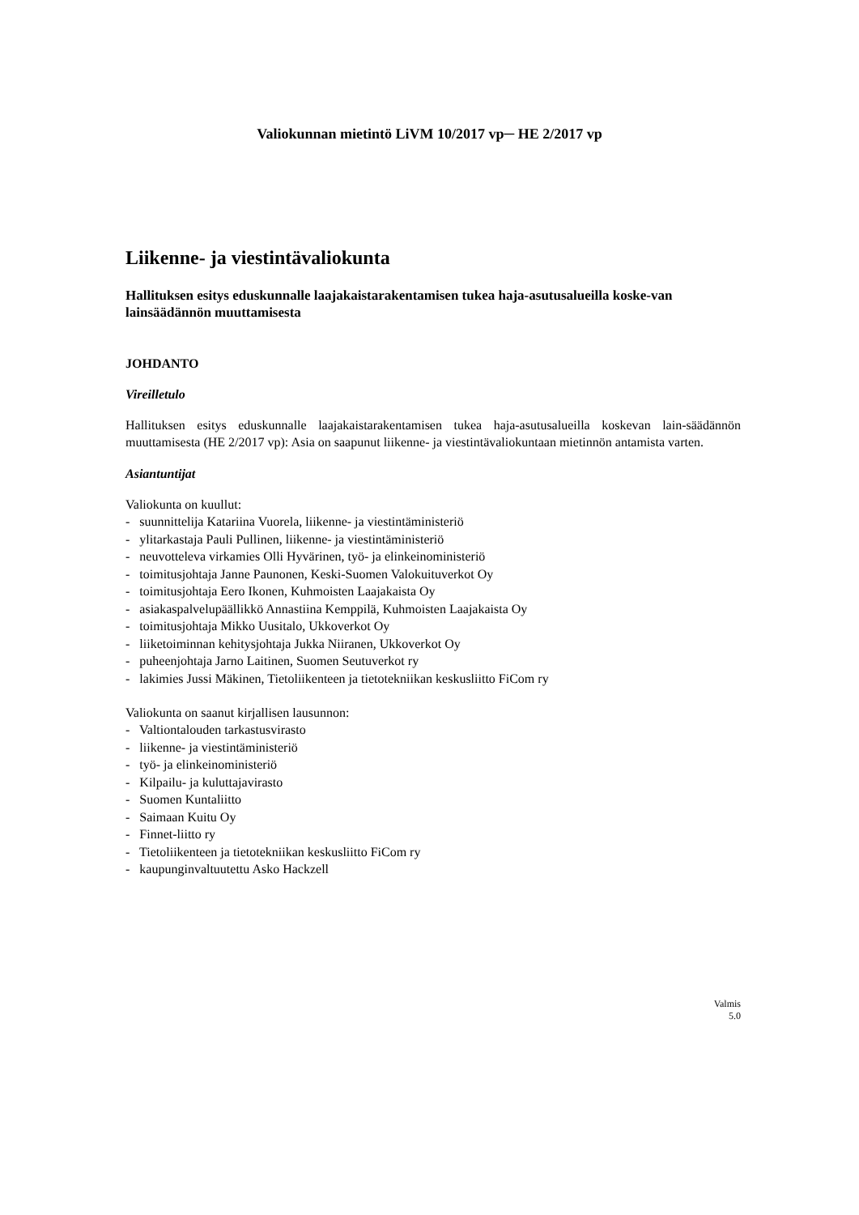Valiokunnan mietintö LiVM 10/2017 vp─ HE 2/2017 vp
Liikenne- ja viestintävaliokunta
Hallituksen esitys eduskunnalle laajakaistarakentamisen tukea haja-asutusalueilla koske-van lainsäädännön muuttamisesta
JOHDANTO
Vireilletulo
Hallituksen esitys eduskunnalle laajakaistarakentamisen tukea haja-asutusalueilla koskevan lain-säädännön muuttamisesta (HE 2/2017 vp): Asia on saapunut liikenne- ja viestintävaliokuntaan mietinnön antamista varten.
Asiantuntijat
Valiokunta on kuullut:
- suunnittelija Katariina Vuorela, liikenne- ja viestintäministeriö
- ylitarkastaja Pauli Pullinen, liikenne- ja viestintäministeriö
- neuvotteleva virkamies Olli Hyvärinen, työ- ja elinkeinoministeriö
- toimitusjohtaja Janne Paunonen, Keski-Suomen Valokuituverkot Oy
- toimitusjohtaja Eero Ikonen, Kuhmoisten Laajakaista Oy
- asiakaspalvelupäällikkö Annastiina Kemppilä, Kuhmoisten Laajakaista Oy
- toimitusjohtaja Mikko Uusitalo, Ukkoverkot Oy
- liiketoiminnan kehitysjohtaja Jukka Niiranen, Ukkoverkot Oy
- puheenjohtaja Jarno Laitinen, Suomen Seutuverkot ry
- lakimies Jussi Mäkinen, Tietoliikenteen ja tietotekniikan keskusliitto FiCom ry
Valiokunta on saanut kirjallisen lausunnon:
- Valtiontalouden tarkastusvirasto
- liikenne- ja viestintäministeriö
- työ- ja elinkeinoministeriö
- Kilpailu- ja kuluttajavirasto
- Suomen Kuntaliitto
- Saimaan Kuitu Oy
- Finnet-liitto ry
- Tietoliikenteen ja tietotekniikan keskusliitto FiCom ry
- kaupunginvaltuutettu Asko Hackzell
Valmis
5.0